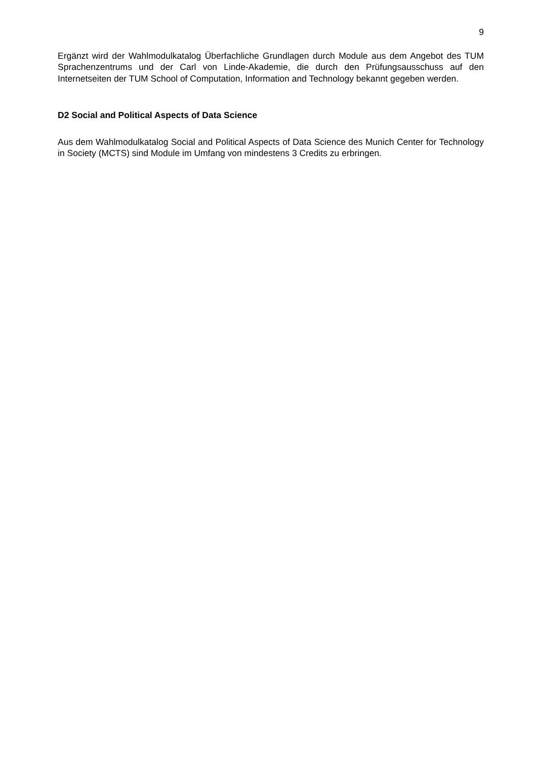9
Ergänzt wird der Wahlmodulkatalog Überfachliche Grundlagen durch Module aus dem Angebot des TUM Sprachenzentrums und der Carl von Linde-Akademie, die durch den Prüfungsausschuss auf den Internetseiten der TUM School of Computation, Information and Technology bekannt gegeben werden.
D2 Social and Political Aspects of Data Science
Aus dem Wahlmodulkatalog Social and Political Aspects of Data Science des Munich Center for Technology in Society (MCTS) sind Module im Umfang von mindestens 3 Credits zu erbringen.